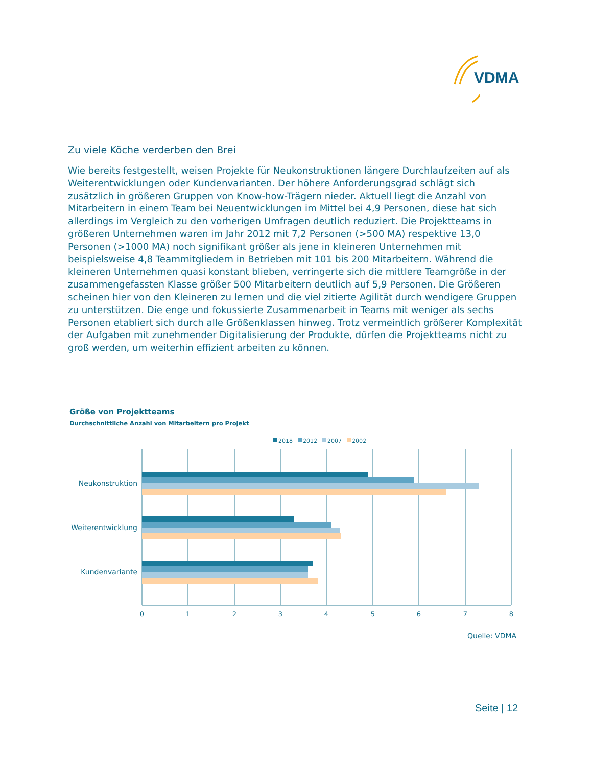VDMA
Zu viele Köche verderben den Brei
Wie bereits festgestellt, weisen Projekte für Neukonstruktionen längere Durchlaufzeiten auf als Weiterentwicklungen oder Kundenvarianten. Der höhere Anforderungsgrad schlägt sich zusätzlich in größeren Gruppen von Know-how-Trägern nieder. Aktuell liegt die Anzahl von Mitarbeitern in einem Team bei Neuentwicklungen im Mittel bei 4,9 Personen, diese hat sich allerdings im Vergleich zu den vorherigen Umfragen deutlich reduziert. Die Projektteams in größeren Unternehmen waren im Jahr 2012 mit 7,2 Personen (>500 MA) respektive 13,0 Personen (>1000 MA) noch signifikant größer als jene in kleineren Unternehmen mit beispielsweise 4,8 Teammitgliedern in Betrieben mit 101 bis 200 Mitarbeitern. Während die kleineren Unternehmen quasi konstant blieben, verringerte sich die mittlere Teamgröße in der zusammengefassten Klasse größer 500 Mitarbeitern deutlich auf 5,9 Personen. Die Größeren scheinen hier von den Kleineren zu lernen und die viel zitierte Agilität durch wendigere Gruppen zu unterstützen. Die enge und fokussierte Zusammenarbeit in Teams mit weniger als sechs Personen etabliert sich durch alle Größenklassen hinweg. Trotz vermeintlich größerer Komplexität der Aufgaben mit zunehmender Digitalisierung der Produkte, dürfen die Projektteams nicht zu groß werden, um weiterhin effizient arbeiten zu können.
Größe von Projektteams
Durchschnittliche Anzahl von Mitarbeitern pro Projekt
2018
2012
2007
2002
Neukonstruktion
Weiterentwicklung
Kundenvariante
0
1
2
3
4
5
6
7
8
Quelle: VDMA
Seite | 12